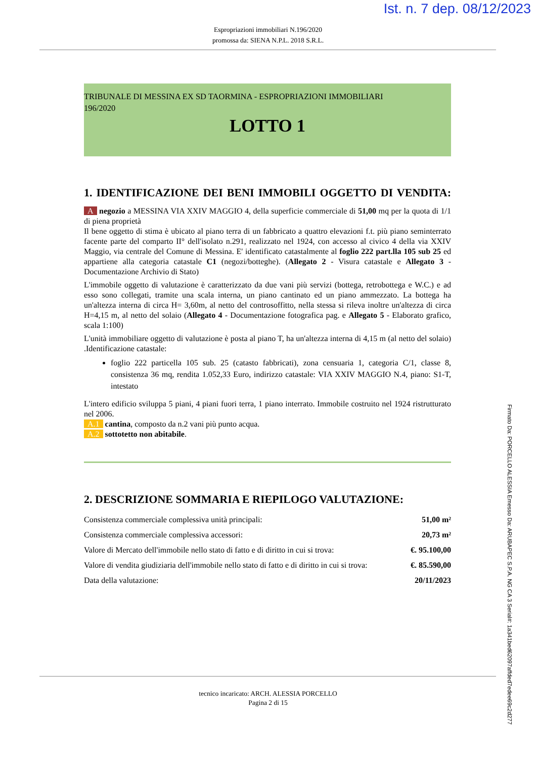Ist. n. 7 dep. 08/12/2023
Espropriazioni immobiliari N.196/2020
promossa da: SIENA N.P.L. 2018 S.R.L.
TRIBUNALE DI MESSINA EX SD TAORMINA - ESPROPRIAZIONI IMMOBILIARI
196/2020
LOTTO 1
1. IDENTIFICAZIONE DEI BENI IMMOBILI OGGETTO DI VENDITA:
A negozio a MESSINA VIA XXIV MAGGIO 4, della superficie commerciale di 51,00 mq per la quota di 1/1 di piena proprietà
Il bene oggetto di stima è ubicato al piano terra di un fabbricato a quattro elevazioni f.t. più piano seminterrato facente parte del comparto II° dell'isolato n.291, realizzato nel 1924, con accesso al civico 4 della via XXIV Maggio, via centrale del Comune di Messina. E' identificato catastalmente al foglio 222 part.lla 105 sub 25 ed appartiene alla categoria catastale C1 (negozi/botteghe). (Allegato 2 - Visura catastale e Allegato 3 - Documentazione Archivio di Stato)
L'immobile oggetto di valutazione è caratterizzato da due vani più servizi (bottega, retrobottega e W.C.) e ad esso sono collegati, tramite una scala interna, un piano cantinato ed un piano ammezzato. La bottega ha un'altezza interna di circa H= 3,60m, al netto del controsoffitto, nella stessa si rileva inoltre un'altezza di circa H=4,15 m, al netto del solaio (Allegato 4 - Documentazione fotografica pag. e Allegato 5 - Elaborato grafico, scala 1:100)
L'unità immobiliare oggetto di valutazione è posta al piano T, ha un'altezza interna di 4,15 m (al netto del solaio) .Identificazione catastale:
foglio 222 particella 105 sub. 25 (catasto fabbricati), zona censuaria 1, categoria C/1, classe 8, consistenza 36 mq, rendita 1.052,33 Euro, indirizzo catastale: VIA XXIV MAGGIO N.4, piano: S1-T, intestato
L'intero edificio sviluppa 5 piani, 4 piani fuori terra, 1 piano interrato. Immobile costruito nel 1924 ristrutturato nel 2006.
A.1 cantina, composto da n.2 vani più punto acqua.
A.2 sottotetto non abitabile.
2. DESCRIZIONE SOMMARIA E RIEPILOGO VALUTAZIONE:
| Consistenza commerciale complessiva unità principali: | 51,00 m² |
| Consistenza commerciale complessiva accessori: | 20,73 m² |
| Valore di Mercato dell'immobile nello stato di fatto e di diritto in cui si trova: | €. 95.100,00 |
| Valore di vendita giudiziaria dell'immobile nello stato di fatto e di diritto in cui si trova: | €. 85.590,00 |
| Data della valutazione: | 20/11/2023 |
Firmato Da: PORCELLO ALESSIA Emesso Da: ARUBAPEC S.P.A. NG CA 3 Serial#: 1a341bed62097affded7edee69c2d277
tecnico incaricato: ARCH. ALESSIA PORCELLO
Pagina 2 di 15